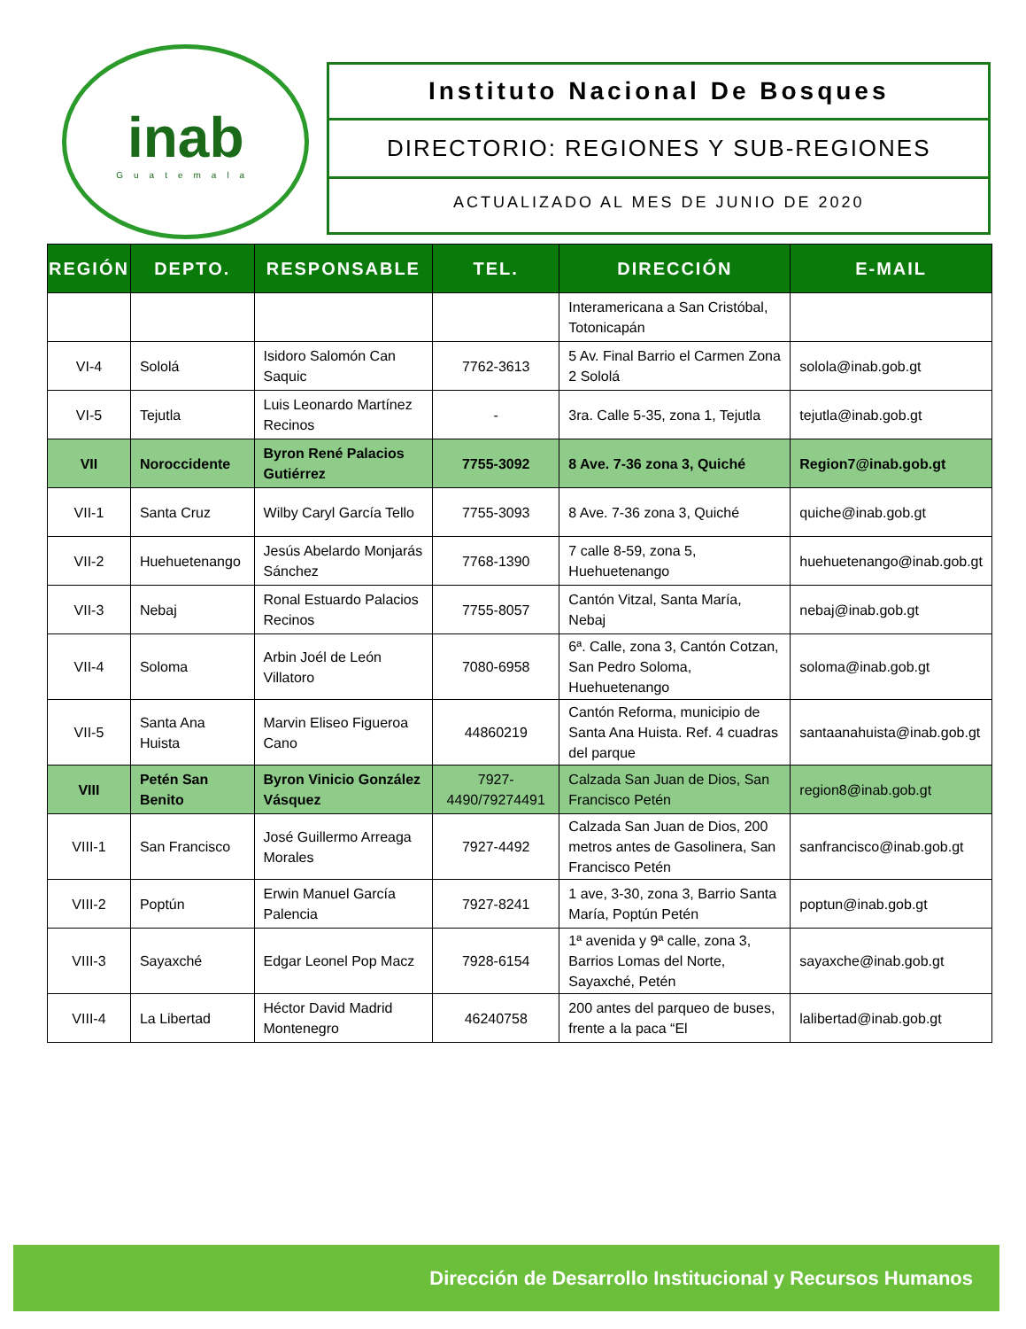inab
Guatemala
Instituto Nacional De Bosques
DIRECTORIO: REGIONES Y SUB-REGIONES
ACTUALIZADO AL MES DE JUNIO DE 2020
| REGIÓN | DEPTO. | RESPONSABLE | TEL. | DIRECCIÓN | E-MAIL |
| --- | --- | --- | --- | --- | --- |
| | | | | Interamericana a San Cristóbal, Totonicapán | |
| VI-4 | Sololá | Isidoro Salomón Can Saquic | 7762-3613 | 5 Av. Final Barrio el Carmen Zona 2 Sololá | solola@inab.gob.gt |
| VI-5 | Tejutla | Luis Leonardo Martínez Recinos | - | 3ra. Calle 5-35, zona 1, Tejutla | tejutla@inab.gob.gt |
| VII | Noroccidente | Byron René Palacios Gutiérrez | 7755-3092 | 8 Ave. 7-36 zona 3, Quiché | Region7@inab.gob.gt |
| VII-1 | Santa Cruz | Wilby Caryl García Tello | 7755-3093 | 8 Ave. 7-36 zona 3, Quiché | quiche@inab.gob.gt |
| VII-2 | Huehuetenango | Jesús Abelardo Monjarás Sánchez | 7768-1390 | 7 calle 8-59, zona 5, Huehuetenango | huehuetenango@inab.gob.gt |
| VII-3 | Nebaj | Ronal Estuardo Palacios Recinos | 7755-8057 | Cantón Vitzal, Santa María, Nebaj | nebaj@inab.gob.gt |
| VII-4 | Soloma | Arbin Joél de León Villatoro | 7080-6958 | 6ª. Calle, zona 3, Cantón Cotzan, San Pedro Soloma, Huehuetenango | soloma@inab.gob.gt |
| VII-5 | Santa Ana Huista | Marvin Eliseo Figueroa Cano | 44860219 | Cantón Reforma, municipio de Santa Ana Huista. Ref. 4 cuadras del parque | santaanahuista@inab.gob.gt |
| VIII | Petén San Benito | Byron Vinicio González Vásquez | 7927-4490/79274491 | Calzada San Juan de Dios, San Francisco Petén | region8@inab.gob.gt |
| VIII-1 | San Francisco | José Guillermo Arreaga Morales | 7927-4492 | Calzada San Juan de Dios, 200 metros antes de Gasolinera, San Francisco Petén | sanfrancisco@inab.gob.gt |
| VIII-2 | Poptún | Erwin Manuel García Palencia | 7927-8241 | 1 ave, 3-30, zona 3, Barrio Santa María, Poptún Petén | poptun@inab.gob.gt |
| VIII-3 | Sayaxché | Edgar Leonel Pop Macz | 7928-6154 | 1ª avenida y 9ª calle, zona 3, Barrios Lomas del Norte, Sayaxché, Petén | sayaxche@inab.gob.gt |
| VIII-4 | La Libertad | Héctor David Madrid Montenegro | 46240758 | 200 antes del parqueo de buses, frente a la paca “El | lalibertad@inab.gob.gt |
Dirección de Desarrollo Institucional y Recursos Humanos